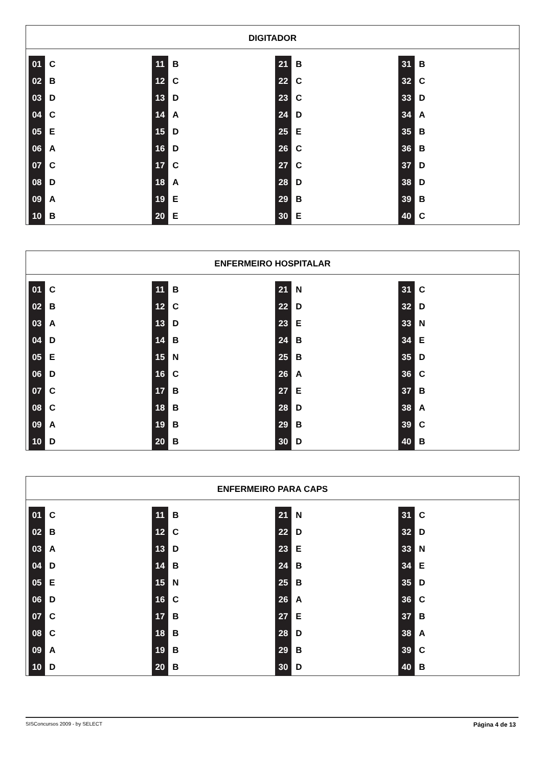DIGITADOR
| 01 | C | 11 | B | 21 | B | 31 | B |
| 02 | B | 12 | C | 22 | C | 32 | C |
| 03 | D | 13 | D | 23 | C | 33 | D |
| 04 | C | 14 | A | 24 | D | 34 | A |
| 05 | E | 15 | D | 25 | E | 35 | B |
| 06 | A | 16 | D | 26 | C | 36 | B |
| 07 | C | 17 | C | 27 | C | 37 | D |
| 08 | D | 18 | A | 28 | D | 38 | D |
| 09 | A | 19 | E | 29 | B | 39 | B |
| 10 | B | 20 | E | 30 | E | 40 | C |
ENFERMEIRO HOSPITALAR
| 01 | C | 11 | B | 21 | N | 31 | C |
| 02 | B | 12 | C | 22 | D | 32 | D |
| 03 | A | 13 | D | 23 | E | 33 | N |
| 04 | D | 14 | B | 24 | B | 34 | E |
| 05 | E | 15 | N | 25 | B | 35 | D |
| 06 | D | 16 | C | 26 | A | 36 | C |
| 07 | C | 17 | B | 27 | E | 37 | B |
| 08 | C | 18 | B | 28 | D | 38 | A |
| 09 | A | 19 | B | 29 | B | 39 | C |
| 10 | D | 20 | B | 30 | D | 40 | B |
ENFERMEIRO PARA CAPS
| 01 | C | 11 | B | 21 | N | 31 | C |
| 02 | B | 12 | C | 22 | D | 32 | D |
| 03 | A | 13 | D | 23 | E | 33 | N |
| 04 | D | 14 | B | 24 | B | 34 | E |
| 05 | E | 15 | N | 25 | B | 35 | D |
| 06 | D | 16 | C | 26 | A | 36 | C |
| 07 | C | 17 | B | 27 | E | 37 | B |
| 08 | C | 18 | B | 28 | D | 38 | A |
| 09 | A | 19 | B | 29 | B | 39 | C |
| 10 | D | 20 | B | 30 | D | 40 | B |
SISConcursos 2009 - by SELECT Página 4 de 13